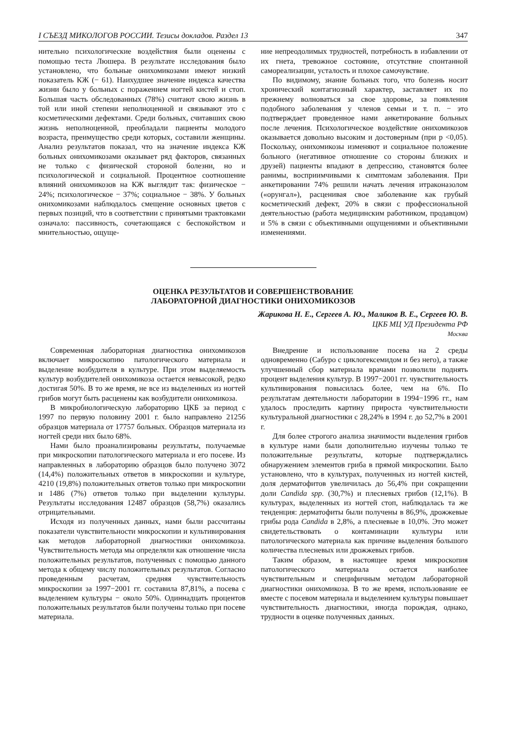I СЪЕЗД МИКОЛОГОВ РОССИИ. Тезисы докладов. Раздел 13 347
нительно психологические воздействия были оценены с помощью теста Люшера. В результате исследования было установлено, что больные онихомикозами имеют низкий показатель КЖ (− 61). Наихудшее значение индекса качества жизни было у больных с поражением ногтей кистей и стоп. Большая часть обследованных (78%) считают свою жизнь в той или иной степени неполноценной и связывают это с косметическими дефектами. Среди больных, считавших свою жизнь неполноценной, преобладали пациенты молодого возраста, преимущество среди которых, составили женщины. Анализ результатов показал, что на значение индекса КЖ больных онихомикозами оказывает ряд факторов, связанных не только с физической стороной болезни, но и психологической и социальной. Процентное соотношение влияний онихомикозов на КЖ выглядит так: физическое − 24%; психологическое − 37%; социальное − 38%. У больных онихомикозами наблюдалось смещение основных цветов с первых позиций, что в соответствии с принятыми трактовками означало: пассивность, сочетающаяся с беспокойством и мнительностью, ощуще-
ние непреодолимых трудностей, потребность в избавлении от их гнета, тревожное состояние, отсутствие спонтанной самореализации, усталость и плохое самочувствие.
По видимому, знание больных того, что болезнь носит хронический контагиозный характер, заставляет их по прежнему волноваться за свое здоровье, за появления подобного заболевания у членов семьи и т. п. − это подтверждает проведенное нами анкетирование больных после лечения. Психологическое воздействие онихомикозов оказывается довольно высоким и достоверным (при p <0,05). Поскольку, онихомикозы изменяют и социальное положение больного (негативное отношение со стороны близких и друзей) пациенты впадают в депрессию, становятся более ранимы, восприимчивыми к симптомам заболевания. При анкетировании 74% решили начать лечения итраконазолом («орунгал»), расценивая свое заболевание как грубый косметический дефект, 20% в связи с профессиональной деятельностью (работа медицинским работником, продавцом) и 5% в связи с объективными ощущениями и объективными изменениями.
ОЦЕНКА РЕЗУЛЬТАТОВ И СОВЕРШЕНСТВОВАНИЕ
ЛАБОРАТОРНОЙ ДИАГНОСТИКИ ОНИХОМИКОЗОВ
Жарикова Н. Е., Сергеев А. Ю., Маликов В. Е., Сергеев Ю. В.
ЦКБ МЦ УД Президента РФ
Москва
Современная лабораторная диагностика онихомикозов включает микроскопию патологического материала и выделение возбудителя в культуре. При этом выделяемость культур возбудителей онихомикоза остается невысокой, редко достигая 50%. В то же время, не все из выделенных из ногтей грибов могут быть расценены как возбудители онихомикоза.
В микробиологическую лабораторию ЦКБ за период с 1997 по первую половину 2001 г. было направлено 21256 образцов материала от 17757 больных. Образцов материала из ногтей среди них было 68%.
Нами было проанализированы результаты, получаемые при микроскопии патологического материала и его посеве. Из направленных в лабораторию образцов было получено 3072 (14,4%) положительных ответов в микроскопии и культуре, 4210 (19,8%) положительных ответов только при микроскопии и 1486 (7%) ответов только при выделении культуры. Результаты исследования 12487 образцов (58,7%) оказались отрицательными.
Исходя из полученных данных, нами были рассчитаны показатели чувствительности микроскопии и культивирования как методов лабораторной диагностики онихомикоза. Чувствительность метода мы определяли как отношение числа положительных результатов, полученных с помощью данного метода к общему числу положительных результатов. Согласно проведенным расчетам, средняя чувствительность микроскопии за 1997−2001 гг. составила 87,81%, а посева с выделением культуры − около 50%. Одиннадцать процентов положительных результатов были получены только при посеве материала.
Внедрение и использование посева на 2 среды одновременно (Сабуро с циклогексемидом и без него), а также улучшенный сбор материала врачами позволили поднять процент выделения культур. В 1997−2001 гг. чувствительность культивирования повысилась более, чем на 6%. По результатам деятельности лаборатории в 1994−1996 гг., нам удалось проследить картину прироста чувствительности культуральной диагностики с 28,24% в 1994 г. до 52,7% в 2001 г.
Для более строгого анализа значимости выделения грибов в культуре нами были дополнительно изучены только те положительные результаты, которые подтверждались обнаружением элементов гриба в прямой микроскопии. Было установлено, что в культурах, полученных из ногтей кистей, доля дерматофитов увеличилась до 56,4% при сокращении доли Candida spp. (30,7%) и плесневых грибов (12,1%). В культурах, выделенных из ногтей стоп, наблюдалась та же тенденция: дерматофиты были получены в 86,9%, дрожжевые грибы рода Candida в 2,8%, а плесневые в 10,0%. Это может свидетельствовать о контаминации культуры или патологического материала как причине выделения большого количества плесневых или дрожжевых грибов.
Таким образом, в настоящее время микроскопия патологического материала остается наиболее чувствительным и специфичным методом лабораторной диагностики онихомикоза. В то же время, использование ее вместе с посевом материала и выделением культуры повышает чувствительность диагностики, иногда порождая, однако, трудности в оценке полученных данных.